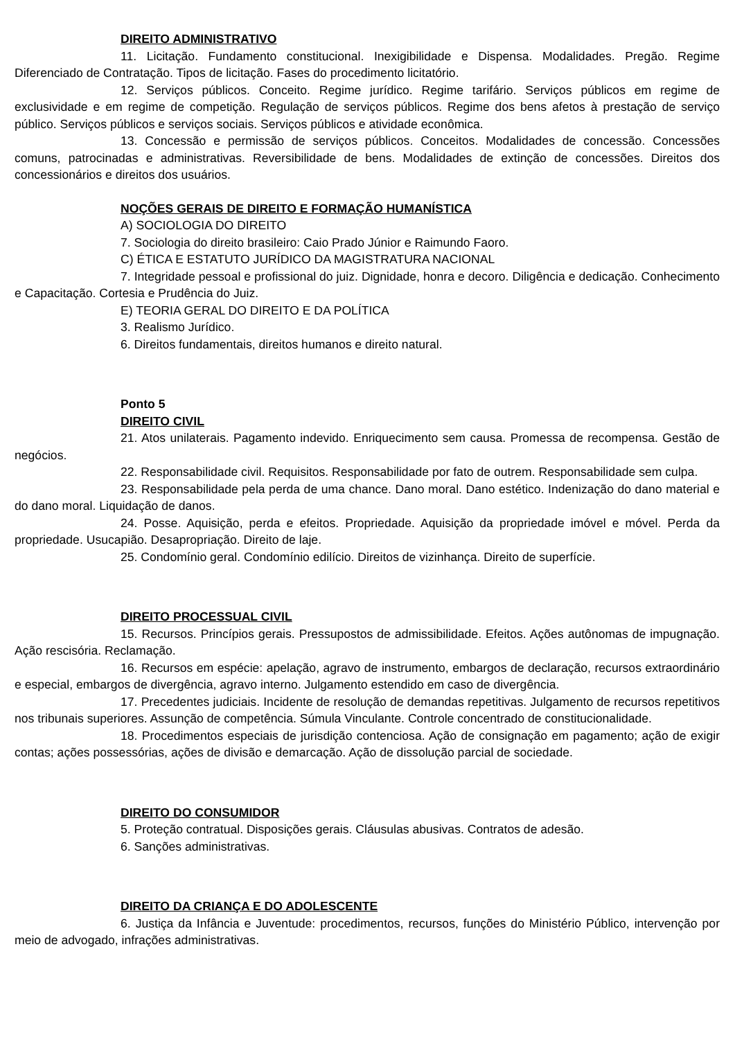DIREITO ADMINISTRATIVO
11. Licitação. Fundamento constitucional. Inexigibilidade e Dispensa. Modalidades. Pregão. Regime Diferenciado de Contratação. Tipos de licitação. Fases do procedimento licitatório.
12. Serviços públicos. Conceito. Regime jurídico. Regime tarifário. Serviços públicos em regime de exclusividade e em regime de competição. Regulação de serviços públicos. Regime dos bens afetos à prestação de serviço público. Serviços públicos e serviços sociais. Serviços públicos e atividade econômica.
13. Concessão e permissão de serviços públicos. Conceitos. Modalidades de concessão. Concessões comuns, patrocinadas e administrativas. Reversibilidade de bens. Modalidades de extinção de concessões. Direitos dos concessionários e direitos dos usuários.
NOÇÕES GERAIS DE DIREITO E FORMAÇÃO HUMANÍSTICA
A) SOCIOLOGIA DO DIREITO
7. Sociologia do direito brasileiro: Caio Prado Júnior e Raimundo Faoro.
C) ÉTICA E ESTATUTO JURÍDICO DA MAGISTRATURA NACIONAL
7. Integridade pessoal e profissional do juiz. Dignidade, honra e decoro. Diligência e dedicação. Conhecimento e Capacitação. Cortesia e Prudência do Juiz.
E) TEORIA GERAL DO DIREITO E DA POLÍTICA
3. Realismo Jurídico.
6. Direitos fundamentais, direitos humanos e direito natural.
Ponto 5
DIREITO CIVIL
21. Atos unilaterais. Pagamento indevido. Enriquecimento sem causa. Promessa de recompensa. Gestão de negócios.
22. Responsabilidade civil. Requisitos. Responsabilidade por fato de outrem. Responsabilidade sem culpa.
23. Responsabilidade pela perda de uma chance. Dano moral. Dano estético. Indenização do dano material e do dano moral. Liquidação de danos.
24. Posse. Aquisição, perda e efeitos. Propriedade. Aquisição da propriedade imóvel e móvel. Perda da propriedade. Usucapião. Desapropriação. Direito de laje.
25. Condomínio geral. Condomínio edilício. Direitos de vizinhança. Direito de superfície.
DIREITO PROCESSUAL CIVIL
15. Recursos. Princípios gerais. Pressupostos de admissibilidade. Efeitos. Ações autônomas de impugnação. Ação rescisória. Reclamação.
16. Recursos em espécie: apelação, agravo de instrumento, embargos de declaração, recursos extraordinário e especial, embargos de divergência, agravo interno. Julgamento estendido em caso de divergência.
17. Precedentes judiciais. Incidente de resolução de demandas repetitivas. Julgamento de recursos repetitivos nos tribunais superiores. Assunção de competência. Súmula Vinculante. Controle concentrado de constitucionalidade.
18. Procedimentos especiais de jurisdição contenciosa. Ação de consignação em pagamento; ação de exigir contas; ações possessórias, ações de divisão e demarcação. Ação de dissolução parcial de sociedade.
DIREITO DO CONSUMIDOR
5. Proteção contratual. Disposições gerais. Cláusulas abusivas. Contratos de adesão.
6. Sanções administrativas.
DIREITO DA CRIANÇA E DO ADOLESCENTE
6. Justiça da Infância e Juventude: procedimentos, recursos, funções do Ministério Público, intervenção por meio de advogado, infrações administrativas.